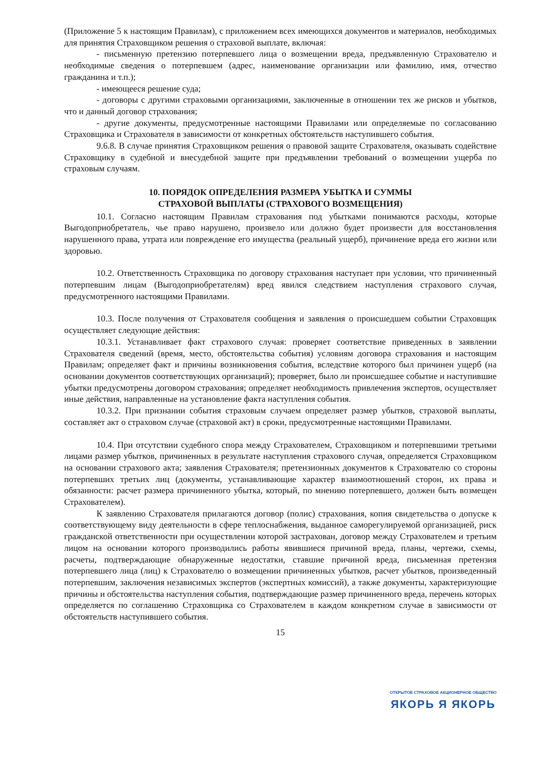(Приложение 5 к настоящим Правилам), с приложением всех имеющихся документов и материалов, необходимых для принятия Страховщиком решения о страховой выплате, включая:
- письменную претензию потерпевшего лица о возмещении вреда, предъявленную Страхователю и необходимые сведения о потерпевшем (адрес, наименование организации или фамилию, имя, отчество гражданина и т.п.);
- имеющееся решение суда;
- договоры с другими страховыми организациями, заключенные в отношении тех же рисков и убытков, что и данный договор страхования;
- другие документы, предусмотренные настоящими Правилами или определяемые по согласованию Страховщика и Страхователя в зависимости от конкретных обстоятельств наступившего события.
9.6.8. В случае принятия Страховщиком решения о правовой защите Страхователя, оказывать содействие Страховщику в судебной и внесудебной защите при предъявлении требований о возмещении ущерба по страховым случаям.
10. ПОРЯДОК ОПРЕДЕЛЕНИЯ РАЗМЕРА УБЫТКА И СУММЫ
СТРАХОВОЙ ВЫПЛАТЫ (СТРАХОВОГО ВОЗМЕЩЕНИЯ)
10.1. Согласно настоящим Правилам страхования под убытками понимаются расходы, которые Выгодоприобретатель, чье право нарушено, произвело или должно будет произвести для восстановления нарушенного права, утрата или повреждение его имущества (реальный ущерб), причинение вреда его жизни или здоровью.
10.2. Ответственность Страховщика по договору страхования наступает при условии, что причиненный потерпевшим лицам (Выгодоприобретателям) вред явился следствием наступления страхового случая, предусмотренного настоящими Правилами.
10.3. После получения от Страхователя сообщения и заявления о происшедшем событии Страховщик осуществляет следующие действия:
10.3.1. Устанавливает факт страхового случая: проверяет соответствие приведенных в заявлении Страхователя сведений (время, место, обстоятельства события) условиям договора страхования и настоящим Правилам; определяет факт и причины возникновения события, вследствие которого был причинен ущерб (на основании документов соответствующих организаций); проверяет, было ли происшедшее событие и наступившие убытки предусмотрены договором страхования; определяет необходимость привлечения экспертов, осуществляет иные действия, направленные на установление факта наступления события.
10.3.2. При признании события страховым случаем определяет размер убытков, страховой выплаты, составляет акт о страховом случае (страховой акт) в сроки, предусмотренные настоящими Правилами.
10.4. При отсутствии судебного спора между Страхователем, Страховщиком и потерпевшими третьими лицами размер убытков, причиненных в результате наступления страхового случая, определяется Страховщиком на основании страхового акта; заявления Страхователя; претензионных документов к Страхователю со стороны потерпевших третьих лиц (документы, устанавливающие характер взаимоотношений сторон, их права и обязанности: расчет размера причиненного убытка, который, по мнению потерпевшего, должен быть возмещен Страхователем).
К заявлению Страхователя прилагаются договор (полис) страхования, копия свидетельства о допуске к соответствующему виду деятельности в сфере теплоснабжения, выданное саморегулируемой организацией, риск гражданской ответственности при осуществлении которой застрахован, договор между Страхователем и третьим лицом на основании которого производились работы явившиеся причиной вреда, планы, чертежи, схемы, расчеты, подтверждающие обнаруженные недостатки, ставшие причиной вреда, письменная претензия потерпевшего лица (лиц) к Страхователю о возмещении причиненных убытков, расчет убытков, произведенный потерпевшим, заключения независимых экспертов (экспертных комиссий), а также документы, характеризующие причины и обстоятельства наступления события, подтверждающие размер причиненного вреда, перечень которых определяется по соглашению Страховщика со Страхователем в каждом конкретном случае в зависимости от обстоятельств наступившего события.
15
ОТКРЫТОЕ СТРАХОВОЕ АКЦИОНЕРНОЕ ОБЩЕСТВО
ЯКОРЬ Я ЯКОРЬ